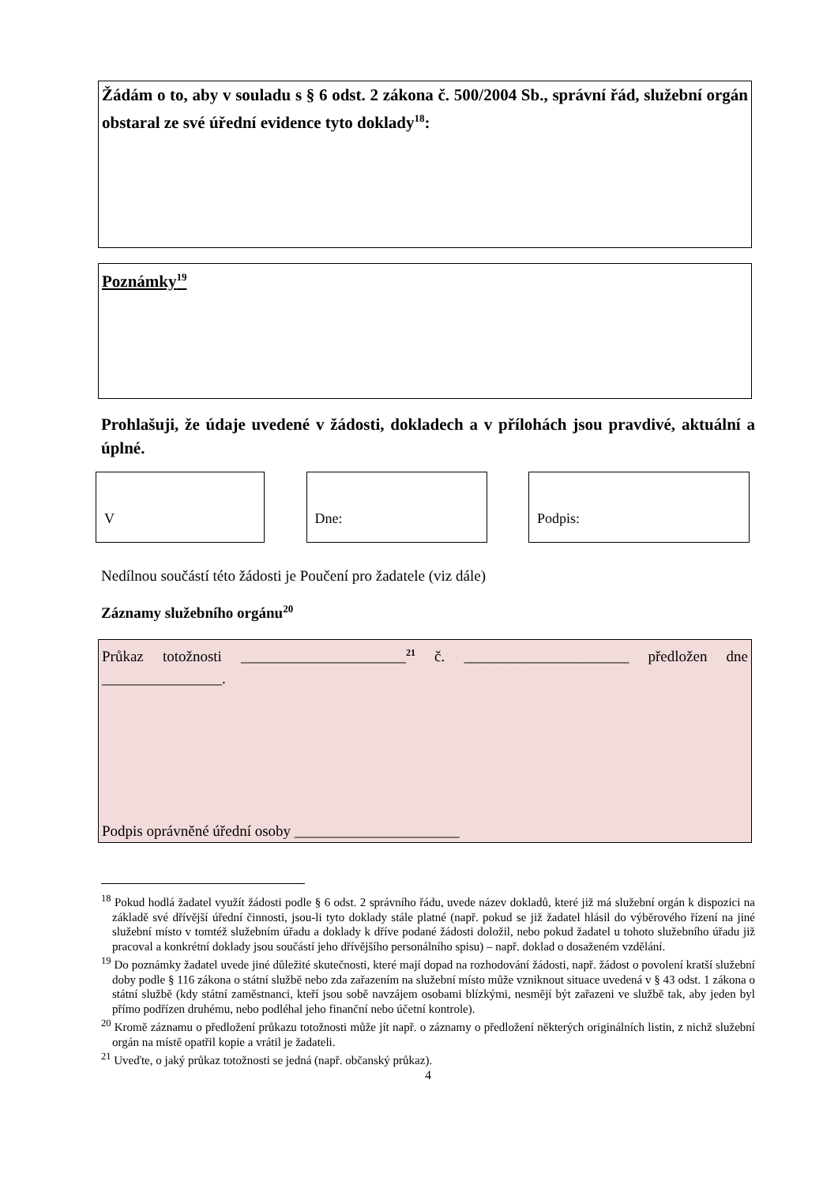Žádám o to, aby v souladu s § 6 odst. 2 zákona č. 500/2004 Sb., správní řád, služební orgán obstaral ze své úřední evidence tyto doklady<sup>18</sup>:
Poznámky<sup>19</sup>
Prohlašuji, že údaje uvedené v žádosti, dokladech a v přílohách jsou pravdivé, aktuální a úplné.
V Dne: Podpis:
Nedílnou součástí této žádosti je Poučení pro žadatele (viz dále)
Záznamy služebního orgánu<sup>20</sup>
Průkaz totožnosti ______________________<sup>21</sup> č. ______________________ předložen dne ________________.
Podpis oprávněné úřední osoby ______________________
<sup>18</sup> Pokud hodlá žadatel využít žádosti podle § 6 odst. 2 správního řádu, uvede název dokladů, které již má služební orgán k dispozici na základě své dřívější úřední činnosti, jsou-li tyto doklady stále platné (např. pokud se již žadatel hlásil do výběrového řízení na jiné služební místo v tomtéž služebním úřadu a doklady k dříve podané žádosti doložil, nebo pokud žadatel u tohoto služebního úřadu již pracoval a konkrétní doklady jsou součástí jeho dřívějšího personálního spisu) – např. doklad o dosaženém vzdělání.
<sup>19</sup> Do poznámky žadatel uvede jiné důležité skutečnosti, které mají dopad na rozhodování žádosti, např. žádost o povolení kratší služební doby podle § 116 zákona o státní službě nebo zda zařazením na služební místo může vzniknout situace uvedená v § 43 odst. 1 zákona o státní službě (kdy státní zaměstnanci, kteří jsou sobě navzájem osobami blízkými, nesmějí být zařazeni ve službě tak, aby jeden byl přímo podřízen druhému, nebo podléhal jeho finanční nebo účetní kontrole).
<sup>20</sup> Kromě záznamu o předložení průkazu totožnosti může jít např. o záznamy o předložení některých originálních listin, z nichž služební orgán na místě opatřil kopie a vrátil je žadateli.
<sup>21</sup> Uveďte, o jaký průkaz totožnosti se jedná (např. občanský průkaz).
4